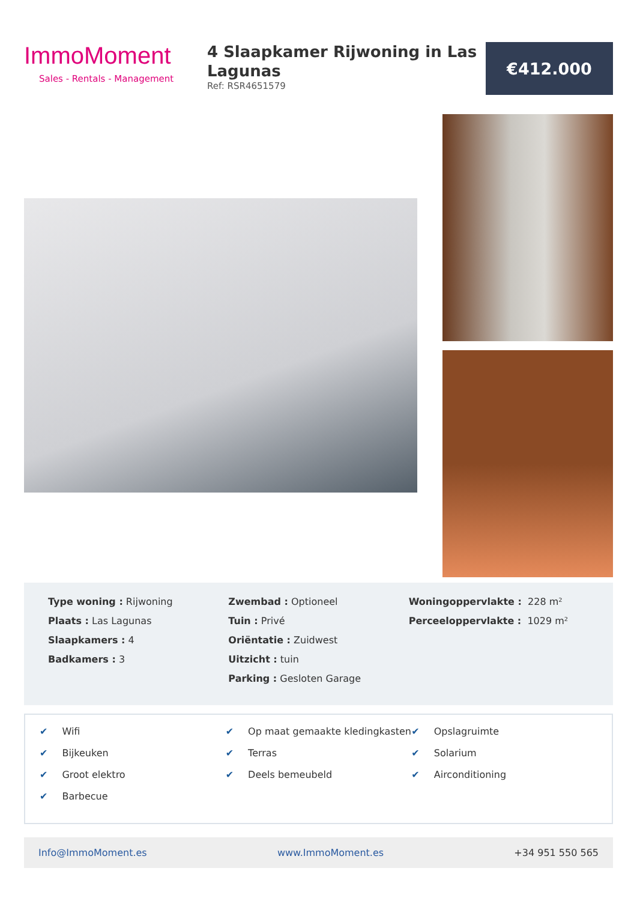ImmoMoment
Sales - Rentals - Management
4 Slaapkamer Rijwoning in Las Lagunas
Ref: RSR4651579
€412.000
Type woning : Rijwoning
Plaats : Las Lagunas
Slaapkamers : 4
Badkamers : 3
Zwembad : Optioneel
Tuin : Privé
Oriëntatie : Zuidwest
Uitzicht : tuin
Parking : Gesloten Garage
Woningoppervlakte : 228 m²
Perceeloppervlakte : 1029 m²
✔ Wifi
✔ Bijkeuken
✔ Groot elektro
✔ Barbecue
✔ Op maat gemaakte kledingkasten
✔ Terras
✔ Deels bemeubeld
✔ Opslagruimte
✔ Solarium
✔ Airconditioning
Info@ImmoMoment.es www.ImmoMoment.es +34 951 550 565